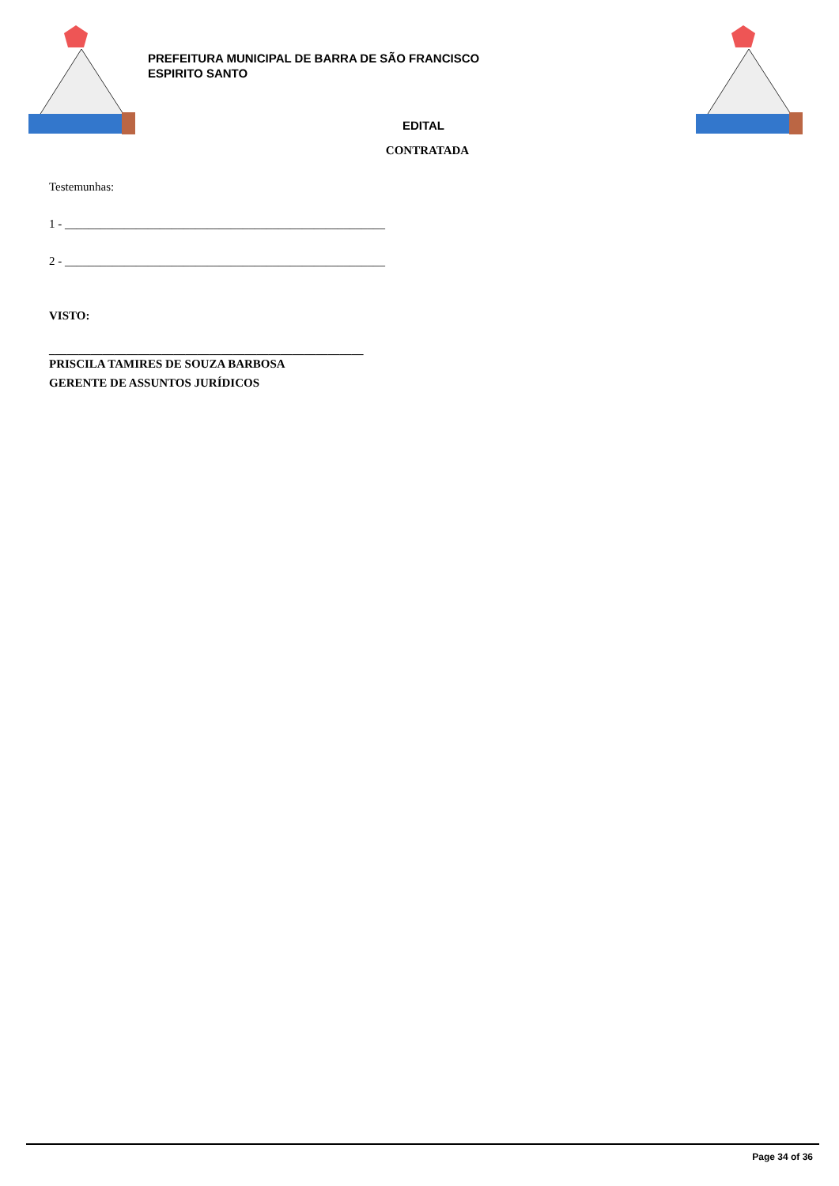PREFEITURA MUNICIPAL DE BARRA DE SÃO FRANCISCO
ESPIRITO SANTO
EDITAL
CONTRATADA
Testemunhas:
1 - ______________________________________________________
2 - ______________________________________________________
VISTO:
_____________________________________________________
PRISCILA TAMIRES DE SOUZA BARBOSA
GERENTE DE ASSUNTOS JURÍDICOS
Page 34 of 36